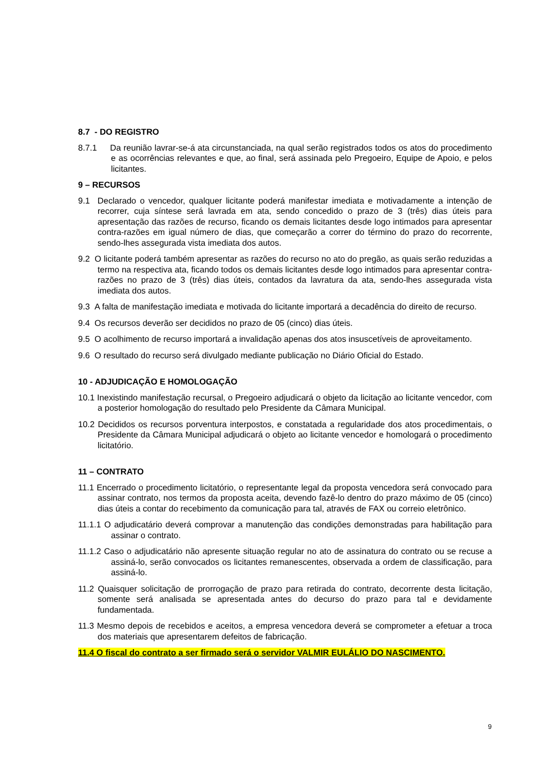8.7 - DO REGISTRO
8.7.1 Da reunião lavrar-se-á ata circunstanciada, na qual serão registrados todos os atos do procedimento e as ocorrências relevantes e que, ao final, será assinada pelo Pregoeiro, Equipe de Apoio, e pelos licitantes.
9 – RECURSOS
9.1 Declarado o vencedor, qualquer licitante poderá manifestar imediata e motivadamente a intenção de recorrer, cuja síntese será lavrada em ata, sendo concedido o prazo de 3 (três) dias úteis para apresentação das razões de recurso, ficando os demais licitantes desde logo intimados para apresentar contra-razões em igual número de dias, que começarão a correr do término do prazo do recorrente, sendo-lhes assegurada vista imediata dos autos.
9.2 O licitante poderá também apresentar as razões do recurso no ato do pregão, as quais serão reduzidas a termo na respectiva ata, ficando todos os demais licitantes desde logo intimados para apresentar contra-razões no prazo de 3 (três) dias úteis, contados da lavratura da ata, sendo-lhes assegurada vista imediata dos autos.
9.3 A falta de manifestação imediata e motivada do licitante importará a decadência do direito de recurso.
9.4 Os recursos deverão ser decididos no prazo de 05 (cinco) dias úteis.
9.5 O acolhimento de recurso importará a invalidação apenas dos atos insuscetíveis de aproveitamento.
9.6 O resultado do recurso será divulgado mediante publicação no Diário Oficial do Estado.
10 - ADJUDICAÇÃO E HOMOLOGAÇÃO
10.1 Inexistindo manifestação recursal, o Pregoeiro adjudicará o objeto da licitação ao licitante vencedor, com a posterior homologação do resultado pelo Presidente da Câmara Municipal.
10.2 Decididos os recursos porventura interpostos, e constatada a regularidade dos atos procedimentais, o Presidente da Câmara Municipal adjudicará o objeto ao licitante vencedor e homologará o procedimento licitatório.
11 – CONTRATO
11.1 Encerrado o procedimento licitatório, o representante legal da proposta vencedora será convocado para assinar contrato, nos termos da proposta aceita, devendo fazê-lo dentro do prazo máximo de 05 (cinco) dias úteis a contar do recebimento da comunicação para tal, através de FAX ou correio eletrônico.
11.1.1 O adjudicatário deverá comprovar a manutenção das condições demonstradas para habilitação para assinar o contrato.
11.1.2 Caso o adjudicatário não apresente situação regular no ato de assinatura do contrato ou se recuse a assiná-lo, serão convocados os licitantes remanescentes, observada a ordem de classificação, para assiná-lo.
11.2 Quaisquer solicitação de prorrogação de prazo para retirada do contrato, decorrente desta licitação, somente será analisada se apresentada antes do decurso do prazo para tal e devidamente fundamentada.
11.3 Mesmo depois de recebidos e aceitos, a empresa vencedora deverá se comprometer a efetuar a troca dos materiais que apresentarem defeitos de fabricação.
11.4 O fiscal do contrato a ser firmado será o servidor VALMIR EULÁLIO DO NASCIMENTO.
9